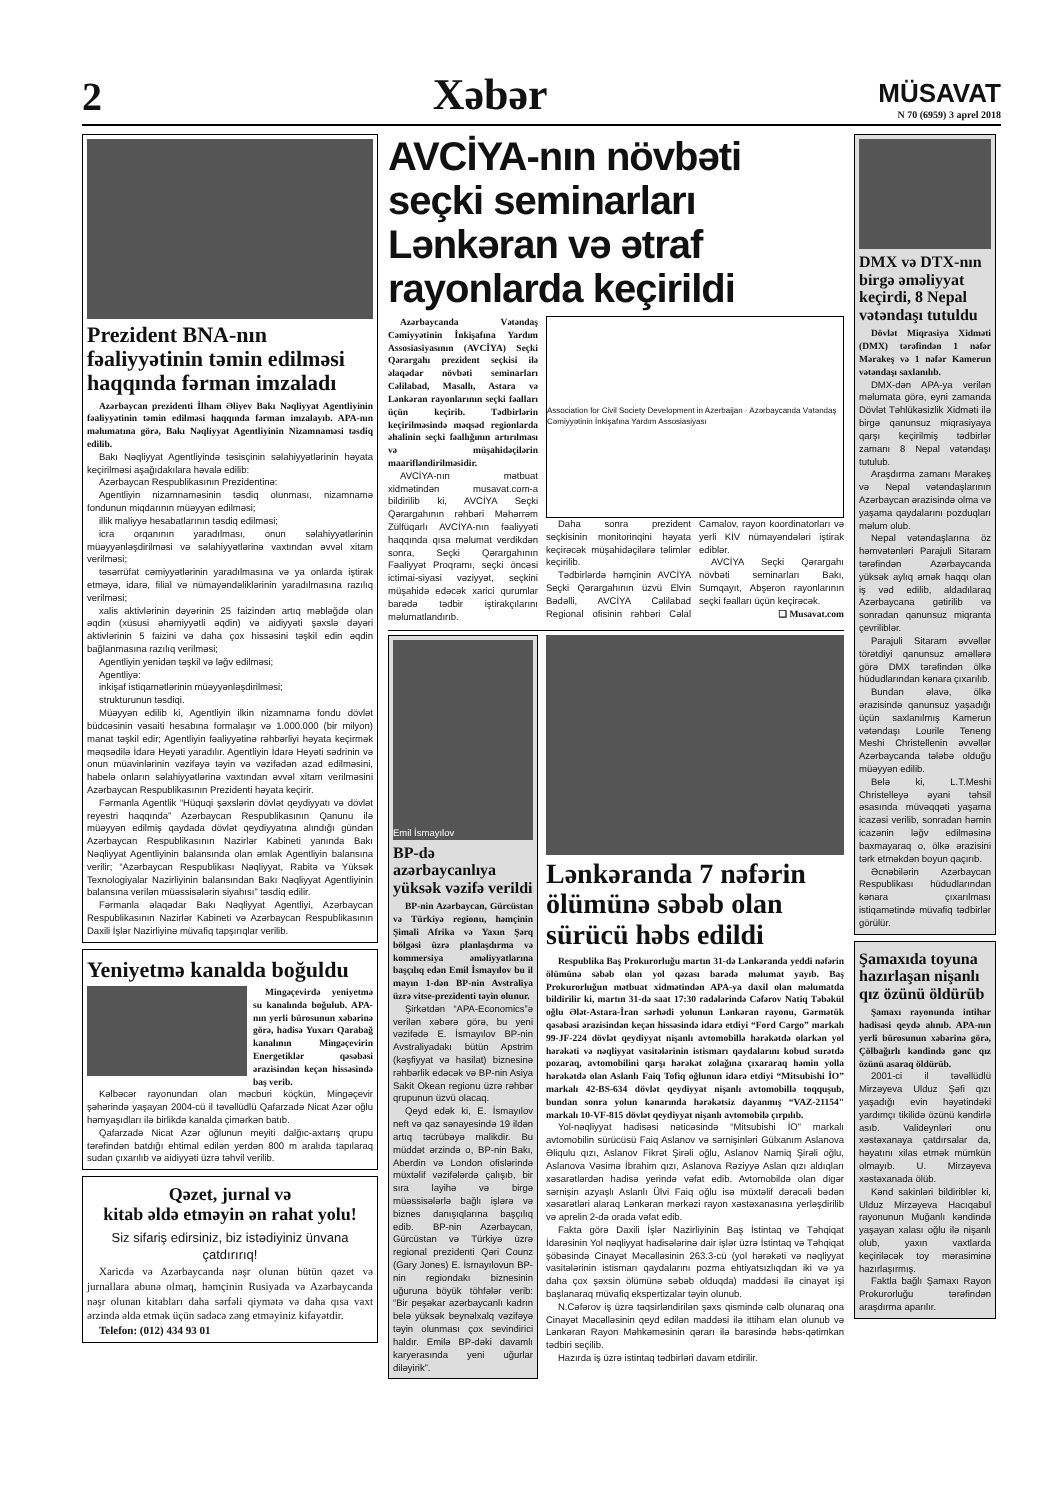2 Xəbər MÜSAVAT
N 70 (6959) 3 aprel 2018
Prezident BNA-nın fəaliyyətinin təmin edilməsi haqqında fərman imzaladı
Azərbaycan prezidenti İlham Əliyev Bakı Nəqliyyat Agentliyinin fəaliyyətinin təmin edilməsi haqqında fərman imzalayıb. APA-nın məlumatına görə, Bakı Nəqliyyat Agentliyinin Nizamnaməsi təsdiq edilib.
Bakı Nəqliyyat Agentliyində təsisçinin səlahiyyətlərinin həyata keçirilməsi aşağıdakılara həvalə edilib:
Azərbaycan Respublikasının Prezidentinə:
Agentliyin nizamnaməsinin təsdiq olunması, nizamnamə fondunun miqdarının müəyyən edilməsi;
illik maliyyə hesabatlarının təsdiq edilməsi;
icra orqanının yaradılması, onun səlahiyyətlərinin müəyyənləşdirilməsi və səlahiyyətlərinə vaxtından əvvəl xitam verilməsi;
təsərrüfat cəmiyyətlərinin yaradılmasına və ya onlarda iştirak etməyə, idarə, filial və nümayəndəliklərinin yaradılmasına razılıq verilməsi;
xalis aktivlərinin dəyərinin 25 faizindən artıq məbləğdə olan əqdin (xüsusi əhəmiyyətli əqdin) və aidiyyəti şəxslə dəyəri aktivlərinin 5 faizini və daha çox hissəsini təşkil edin əqdin bağlanmasına razılıq verilməsi;
Agentliyin yenidən təşkil və ləğv edilməsi;
Agentliyə:
inkişaf istiqamətlərinin müəyyənləşdirilməsi;
strukturunun təsdiqi.
Müəyyən edilib ki, Agentliyin ilkin nizamnamə fondu dövlət büdcəsinin vəsaiti hesabına formalaşır və 1.000.000 (bir milyon) manat təşkil edir; Agentliyin fəaliyyətinə rəhbərliyi həyata keçirmək məqsədilə İdarə Heyəti yaradılır. Agentliyin İdarə Heyəti sədrinin və onun müavinlərinin vəzifəyə təyin və vəzifədən azad edilməsini, habelə onların səlahiyyətlərinə vaxtından əvvəl xitam verilməsini Azərbaycan Respublikasının Prezidenti həyata keçirir.
Fərmanla Agentlik “Hüquqi şəxslərin dövlət qeydiyyatı və dövlət reyestri haqqında” Azərbaycan Respublikasının Qanunu ilə müəyyən edilmiş qaydada dövlət qeydiyyatına alındığı gündən Azərbaycan Respublikasının Nazirlər Kabineti yanında Bakı Nəqliyyat Agentliyinin balansında olan əmlak Agentliyin balansına verilir; “Azərbaycan Respublikası Nəqliyyat, Rabitə və Yüksək Texnologiyalar Nazirliyinin balansından Bakı Nəqliyyat Agentliyinin balansına verilən müəssisələrin siyahısı” təsdiq edilir.
Fərmanla əlaqədar Bakı Nəqliyyat Agentliyi, Azərbaycan Respublikasının Nazirlər Kabineti və Azərbaycan Respublikasının Daxili İşlər Nazirliyinə müvafiq tapşırıqlar verilib.
Yeniyetmə kanalda boğuldu
Mingəçevirdə yeniyetmə su kanalında boğulub. APA-nın yerli bürosunun xəbərinə görə, hadisə Yuxarı Qarabağ kanalının Mingəçevirin Energetiklər qəsəbəsi ərazisindən keçən hissəsində baş verib.
Kəlbəcər rayonundan olan məcburi köçkün, Mingəçevir şəhərində yaşayan 2004-cü il təvəllüdlü Qafarzadə Nicat Azər oğlu həmyaşıdları ilə birlikdə kanalda çimərkən batıb.
Qafarzadə Nicat Azər oğlunun meyiti dalğıc-axtarış qrupu tərəfindən batdığı ehtimal edilən yerdən 800 m aralıda tapılaraq sudan çıxarılıb və aidiyyəti üzrə təhvil verilib.
Qəzet, jurnal və
kitab əldə etməyin ən rahat yolu!
Siz sifariş edirsiniz, biz istədiyiniz ünvana çatdırırıq!
Xaricdə və Azərbaycanda nəşr olunan bütün qəzet və jurnallara abunə olmaq, həmçinin Rusiyada və Azərbaycanda nəşr olunan kitabları daha sərfəli qiymətə və daha qısa vaxt ərzində əldə etmək üçün sadəcə zəng etməyiniz kifayətdir.
Telefon: (012) 434 93 01
AVCİYA-nın növbəti seçki seminarları Lənkəran və ətraf rayonlarda keçirildi
Azərbaycanda Vətəndaş Cəmiyyətinin İnkişafına Yardım Assosiasiyasının (AVCİYA) Seçki Qərargahı prezident seçkisi ilə əlaqədar növbəti seminarları Cəlilabad, Masallı, Astara və Lənkəran rayonlarının seçki fəalları üçün keçirib. Tədbirlərin keçirilməsində məqsəd regionlarda əhalinin seçki fəallığının artırılması və müşahidəçilərin maarifləndirilməsidir.
AVCİYA-nın mətbuat xidmətindən musavat.com-a bildirilib ki, AVCİYA Seçki Qərargahının rəhbəri Məhərrəm Zülfüqarlı AVCİYA-nın fəaliyyəti haqqında qısa məlumat verdikdən sonra, Seçki Qərargahının Fəaliyyət Proqramı, seçki öncəsi ictimai-siyasi vəziyyət, seçkini müşahidə edəcək xarici qurumlar barədə tədbir iştirakçılarını məlumatlandırıb.
Association for Civil Society Development in Azerbaijan · Azərbaycanda Vətəndaş Cəmiyyətinin İnkişafına Yardım Assosiasiyası
Daha sonra prezident seçkisinin monitorinqini həyata keçirəcək müşahidəçilərə təlimlər keçirilib.
Tədbirlərdə həmçinin AVCİYA Seçki Qərargahının üzvü Elvin Bədəlli, AVCİYA Cəlilabad Regional ofisinin rəhbəri Cəlal Camalov, rayon koordinatorları və yerli KİV nümayəndələri iştirak ediblər.
AVCİYA Seçki Qərargahı növbəti seminarları Bakı, Sumqayıt, Abşeron rayonlarının seçki fəalları üçün keçirəcək.
❑ Musavat.com
Emil İsmayılov
BP-də azərbaycanlıya yüksək vəzifə verildi
BP-nin Azərbaycan, Gürcüstan və Türkiyə regionu, həmçinin Şimali Afrika və Yaxın Şərq bölgəsi üzrə planlaşdırma və kommersiya əməliyyatlarına başçılıq edən Emil İsmayılov bu il mayın 1-dən BP-nin Avstraliya üzrə vitse-prezidenti təyin olunur.
Şirkətdən “APA-Economics”ə verilən xəbərə görə, bu yeni vəzifədə E. İsmayılov BP-nin Avstraliyadakı bütün Apstrim (kəşfiyyat və hasilat) biznesinə rəhbərlik edəcək və BP-nin Asiya Sakit Okean regionu üzrə rəhbər qrupunun üzvü olacaq.
Qeyd edək ki, E. İsmayılov neft və qaz sənayesində 19 ildən artıq təcrübəyə malikdir. Bu müddət ərzində o, BP-nin Bakı, Aberdin və London ofislərində müxtəlif vəzifələrdə çalışıb, bir sıra layihə və birgə müəssisələrlə bağlı işlərə və biznes danışıqlarına başçılıq edib. BP-nin Azərbaycan, Gürcüstan və Türkiyə üzrə regional prezidenti Qəri Counz (Gary Jones) E. İsmayılovun BP-nin regiondakı biznesinin uğuruna böyük töhfələr verib: “Bir peşəkar azərbaycanlı kadrın belə yüksək beynəlxalq vəzifəyə təyin olunması çox sevindirici haldır. Emilə BP-dəki davamlı karyerasında yeni uğurlar diləyirik”.
Lənkəranda 7 nəfərin ölümünə səbəb olan sürücü həbs edildi
Respublika Baş Prokurorluğu martın 31-də Lənkəranda yeddi nəfərin ölümünə səbəb olan yol qəzası barədə məlumat yayıb. Baş Prokurorluğun mətbuat xidmətindən APA-ya daxil olan məlumatda bildirilir ki, martın 31-də saat 17:30 radələrində Cəfərov Natiq Təbəkül oğlu Ələt-Astara-İran sərhədi yolunun Lənkəran rayonu, Gərmətük qəsəbəsi ərazisindən keçən hissəsində idarə etdiyi “Ford Cargo” markalı 99-JF-224 dövlət qeydiyyat nişanlı avtomobillə hərəkətdə olarkən yol hərəkəti və nəqliyyat vasitələrinin istismarı qaydalarını kobud surətdə pozaraq, avtomobilini qarşı hərəkət zolağına çıxararaq həmin yolla hərəkətdə olan Aslanlı Faiq Tofiq oğlunun idarə etdiyi “Mitsubishi İO” markalı 42-BS-634 dövlət qeydiyyat nişanlı avtomobillə toqquşub, bundan sonra yolun kənarında hərəkətsiz dayanmış “VAZ-21154" markalı 10-VF-815 dövlət qeydiyyat nişanlı avtomobilə çırpılıb.
Yol-nəqliyyat hadisəsi nəticəsində “Mitsubishi İO” markalı avtomobilin sürücüsü Faiq Aslanov və sərnişinləri Gülxanım Aslanova Əliqulu qızı, Aslanov Fikrət Şirəli oğlu, Aslanov Namiq Şirəli oğlu, Aslanova Vəsimə İbrahim qızı, Aslanova Rəziyyə Aslan qızı aldıqları xəsarətlərdən hadisə yerində vəfat edib. Avtomobildə olan digər sərnişin azyaşlı Aslanlı Ülvi Faiq oğlu isə müxtəlif dərəcəli bədən xəsarətləri alaraq Lənkəran mərkəzi rayon xəstəxanasına yerləşdirilib və aprelin 2-də orada vəfat edib.
Fakta görə Daxili İşlər Nazirliyinin Baş İstintaq və Təhqiqat İdarəsinin Yol nəqliyyat hadisələrinə dair işlər üzrə İstintaq və Təhqiqat şöbəsində Cinayət Məcəlləsinin 263.3-cü (yol hərəkəti və nəqliyyat vasitələrinin istismarı qaydalarını pozma ehtiyatsızlıqdan iki və ya daha çox şəxsin ölümünə səbəb olduqda) maddəsi ilə cinayət işi başlanaraq müvafiq ekspertizalar təyin olunub.
N.Cəfərov iş üzrə təqsirləndirilən şəxs qismində cəlb olunaraq ona Cinayət Məcəlləsinin qeyd edilən maddəsi ilə ittiham elan olunub və Lənkəran Rayon Məhkəməsinin qərarı ilə barəsində həbs-qətimkan tədbiri seçilib.
Hazırda iş üzrə istintaq tədbirləri davam etdirilir.
DMX və DTX-nın birgə əməliyyat keçirdi, 8 Nepal vətəndaşı tutuldu
Dövlət Miqrasiya Xidməti (DMX) tərəfindən 1 nəfər Mərakeş və 1 nəfər Kamerun vətəndaşı saxlanılıb.
DMX-dən APA-ya verilən məlumata görə, eyni zamanda Dövlət Təhlükəsizlik Xidməti ilə birgə qanunsuz miqrasiyaya qarşı keçirilmiş tədbirlər zamanı 8 Nepal vətəndaşı tutulub.
Araşdırma zamanı Mərakeş və Nepal vətəndaşlarının Azərbaycan ərazisində olma və yaşama qaydalarını pozduqları məlum olub.
Nepal vətəndaşlarına öz həmvətənləri Parajuli Sitaram tərəfindən Azərbaycanda yüksək aylıq əmək haqqı olan iş vəd edilib, aldadılaraq Azərbaycana gətirilib və sonradan qanunsuz miqranta çevriliblər.
Parajuli Sitaram əvvəllər törətdiyi qanunsuz əməllərə görə DMX tərəfindən ölkə hüdudlarından kənara çıxarılıb.
Bundan əlavə, ölkə ərazisində qanunsuz yaşadığı üçün saxlanılmış Kamerun vətəndaşı Lourile Teneng Meshi Christellenin əvvəllər Azərbaycanda tələbə olduğu müəyyən edilib.
Belə ki, L.T.Meshi Christelleyə əyani təhsil əsasında müvəqqəti yaşama icazəsi verilib, sonradan həmin icazənin ləğv edilməsinə baxmayaraq o, ölkə ərazisini tərk etməkdən boyun qaçırıb.
Əcnəbilərin Azərbaycan Respublikası hüdudlarından kənara çıxarılması istiqamətində müvafiq tədbirlər görülür.
Şamaxıda toyuna hazırlaşan nişanlı qız özünü öldürüb
Şamaxı rayonunda intihar hadisəsi qeydə alınıb. APA-nın yerli bürosunun xəbərinə görə, Çölbağırlı kəndində gənc qız özünü asaraq öldürüb.
2001-ci il təvəllüdlü Mirzəyeva Ulduz Şəfi qızı yaşadığı evin həyətindəki yardımçı tikilidə özünü kəndirlə asıb. Valideynləri onu xəstəxanaya çatdırsalar da, həyatını xilas etmək mümkün olmayıb. U. Mirzəyeva xəstəxanada ölüb.
Kənd sakinləri bildiriblər ki, Ulduz Mirzəyeva Hacıqabul rayonunun Muğanlı kəndində yaşayan xalası oğlu ilə nişanlı olub, yaxın vaxtlarda keçiriləcək toy mərasiminə hazırlaşırmış.
Faktla bağlı Şamaxı Rayon Prokurorluğu tərəfindən araşdırma aparılır.